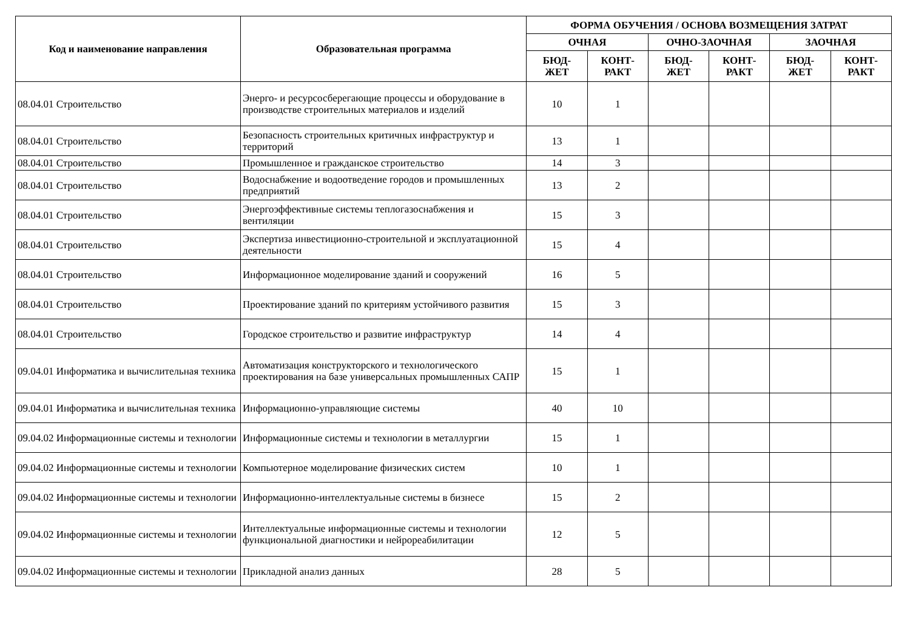| Код и наименование направления | Образовательная программа | ФОРМА ОБУЧЕНИЯ / ОСНОВА ВОЗМЕЩЕНИЯ ЗАТРАТ | | | | | |
| --- | --- | --- | --- | --- | --- | --- | --- |
| | | ОЧНАЯ | | ОЧНО-ЗАОЧНАЯ | | ЗАОЧНАЯ | |
| | | БЮД- ЖЕТ | КОНТ- РАКТ | БЮД- ЖЕТ | КОНТ- РАКТ | БЮД- ЖЕТ | КОНТ- РАКТ |
| 08.04.01 Строительство | Энерго- и ресурсосберегающие процессы и оборудование в производстве строительных материалов и изделий | 10 | 1 | | | | |
| 08.04.01 Строительство | Безопасность строительных критичных инфраструктур и территорий | 13 | 1 | | | | |
| 08.04.01 Строительство | Промышленное и гражданское строительство | 14 | 3 | | | | |
| 08.04.01 Строительство | Водоснабжение и водоотведение городов и промышленных предприятий | 13 | 2 | | | | |
| 08.04.01 Строительство | Энергоэффективные системы теплогазоснабжения и вентиляции | 15 | 3 | | | | |
| 08.04.01 Строительство | Экспертиза инвестиционно-строительной и эксплуатационной деятельности | 15 | 4 | | | | |
| 08.04.01 Строительство | Информационное моделирование зданий и сооружений | 16 | 5 | | | | |
| 08.04.01 Строительство | Проектирование зданий по критериям устойчивого развития | 15 | 3 | | | | |
| 08.04.01 Строительство | Городское строительство и развитие инфраструктур | 14 | 4 | | | | |
| 09.04.01 Информатика и вычислительная техника | Автоматизация конструкторского и технологического проектирования на базе универсальных промышленных САПР | 15 | 1 | | | | |
| 09.04.01 Информатика и вычислительная техника | Информационно-управляющие системы | 40 | 10 | | | | |
| 09.04.02 Информационные системы и технологии | Информационные системы и технологии в металлургии | 15 | 1 | | | | |
| 09.04.02 Информационные системы и технологии | Компьютерное моделирование физических систем | 10 | 1 | | | | |
| 09.04.02 Информационные системы и технологии | Информационно-интеллектуальные системы в бизнесе | 15 | 2 | | | | |
| 09.04.02 Информационные системы и технологии | Интеллектуальные информационные системы и технологии функциональной диагностики и нейрореабилитации | 12 | 5 | | | | |
| 09.04.02 Информационные системы и технологии | Прикладной анализ данных | 28 | 5 | | | | |